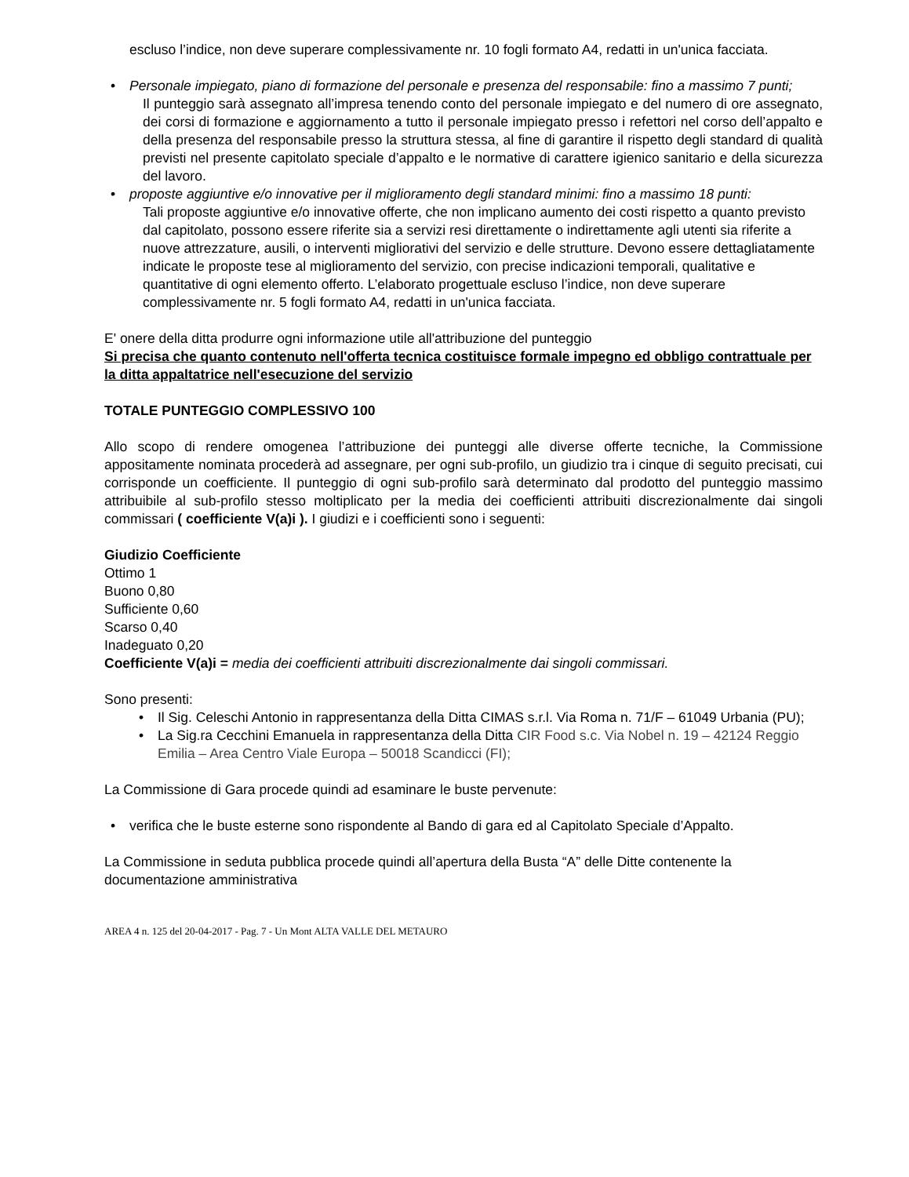escluso l’indice, non deve superare complessivamente nr. 10 fogli formato A4, redatti in un'unica facciata.
• Personale impiegato, piano di formazione del personale e presenza del responsabile: fino a massimo 7 punti;
Il punteggio sarà assegnato all’impresa tenendo conto del personale impiegato e del numero di ore assegnato, dei corsi di formazione e aggiornamento a tutto il personale impiegato presso i refettori nel corso dell’appalto e della presenza del responsabile presso la struttura stessa, al fine di garantire il rispetto degli standard di qualità previsti nel presente capitolato speciale d’appalto e le normative di carattere igienico sanitario e della sicurezza del lavoro.
• proposte aggiuntive e/o innovative per il miglioramento degli standard minimi: fino a massimo 18 punti:
Tali proposte aggiuntive e/o innovative offerte, che non implicano aumento dei costi rispetto a quanto previsto dal capitolato, possono essere riferite sia a servizi resi direttamente o indirettamente agli utenti sia riferite a nuove attrezzature, ausili, o interventi migliorativi del servizio e delle strutture. Devono essere dettagliatamente indicate le proposte tese al miglioramento del servizio, con precise indicazioni temporali, qualitative e quantitative di ogni elemento offerto. L’elaborato progettuale escluso l’indice, non deve superare complessivamente nr. 5 fogli formato A4, redatti in un'unica facciata.
E' onere della ditta produrre ogni informazione utile all'attribuzione del punteggio
Si precisa che quanto contenuto nell'offerta tecnica costituisce formale impegno ed obbligo contrattuale per la ditta appaltatrice nell'esecuzione del servizio
TOTALE PUNTEGGIO COMPLESSIVO 100
Allo scopo di rendere omogenea l’attribuzione dei punteggi alle diverse offerte tecniche, la Commissione appositamente nominata procederà ad assegnare, per ogni sub-profilo, un giudizio tra i cinque di seguito precisati, cui corrisponde un coefficiente. Il punteggio di ogni sub-profilo sarà determinato dal prodotto del punteggio massimo attribuibile al sub-profilo stesso moltiplicato per la media dei coefficienti attribuiti discrezionalmente dai singoli commissari ( coefficiente V(a)i ). I giudizi e i coefficienti sono i seguenti:
Giudizio Coefficiente
Ottimo 1
Buono 0,80
Sufficiente 0,60
Scarso 0,40
Inadeguato 0,20
Coefficiente V(a)i = media dei coefficienti attribuiti discrezionalmente dai singoli commissari.
Sono presenti:
• Il Sig. Celeschi Antonio in rappresentanza della Ditta CIMAS s.r.l. Via Roma n. 71/F – 61049 Urbania (PU);
• La Sig.ra Cecchini Emanuela in rappresentanza della Ditta CIR Food s.c. Via Nobel n. 19 – 42124 Reggio Emilia – Area Centro Viale Europa – 50018 Scandicci (FI);
La Commissione di Gara procede quindi ad esaminare le buste pervenute:
• verifica che le buste esterne sono rispondente al Bando di gara ed al Capitolato Speciale d’Appalto.
La Commissione in seduta pubblica procede quindi all’apertura della Busta “A” delle Ditte contenente la documentazione amministrativa
AREA 4 n. 125 del 20-04-2017 - Pag. 7 - Un Mont ALTA VALLE DEL METAURO